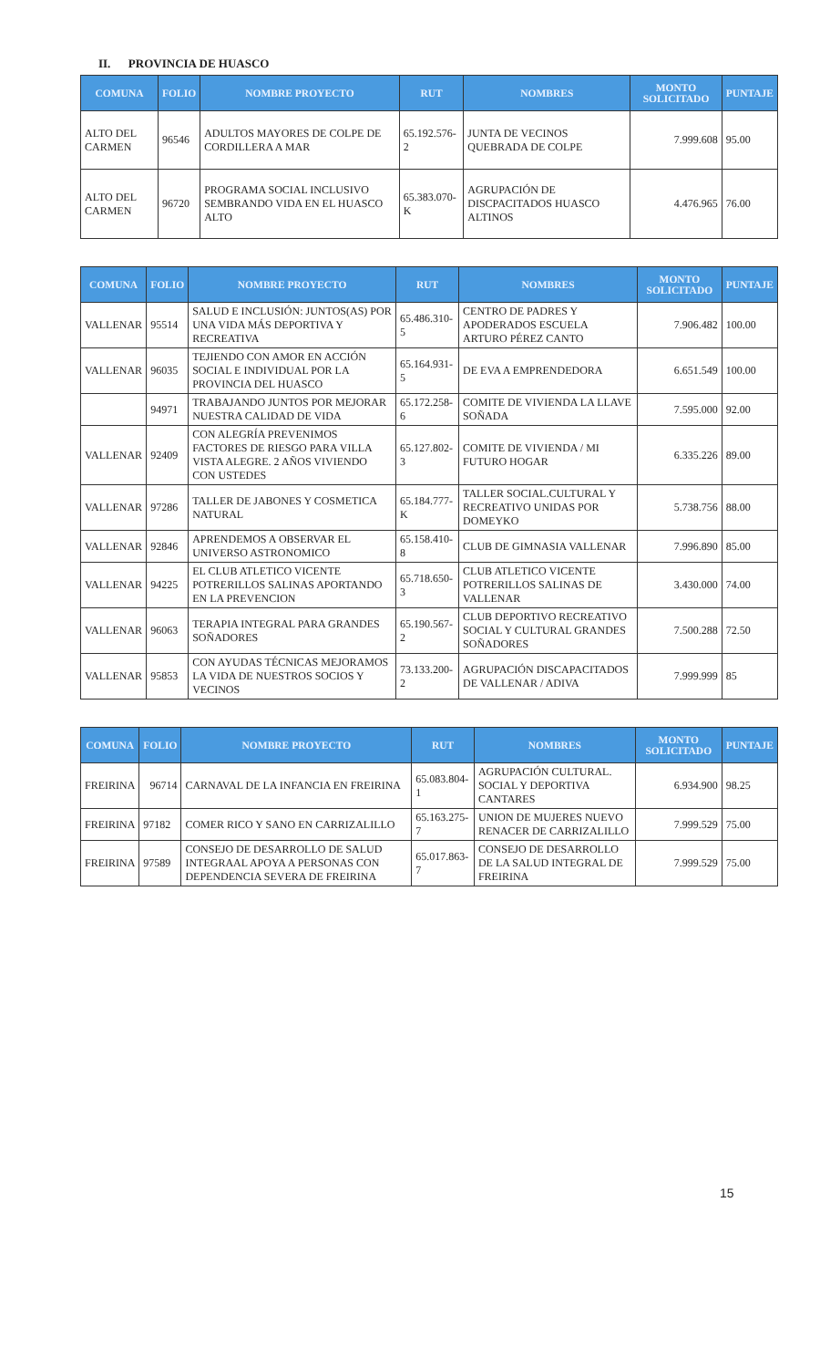II. PROVINCIA DE HUASCO
| COMUNA | FOLIO | NOMBRE PROYECTO | RUT | NOMBRES | MONTO SOLICITADO | PUNTAJE |
| --- | --- | --- | --- | --- | --- | --- |
| ALTO DEL CARMEN | 96546 | ADULTOS MAYORES DE COLPE DE CORDILLERA A MAR | 65.192.576-2 | JUNTA DE VECINOS QUEBRADA DE COLPE | 7.999.608 | 95.00 |
| ALTO DEL CARMEN | 96720 | PROGRAMA SOCIAL INCLUSIVO SEMBRANDO VIDA EN EL HUASCO ALTO | 65.383.070-K | AGRUPACIÓN DE DISCPACITADOS HUASCO ALTINOS | 4.476.965 | 76.00 |
| COMUNA | FOLIO | NOMBRE PROYECTO | RUT | NOMBRES | MONTO SOLICITADO | PUNTAJE |
| --- | --- | --- | --- | --- | --- | --- |
| VALLENAR | 95514 | SALUD E INCLUSIÓN: JUNTOS(AS) POR UNA VIDA MÁS DEPORTIVA Y RECREATIVA | 65.486.310-5 | CENTRO DE PADRES Y APODERADOS ESCUELA ARTURO PÉREZ CANTO | 7.906.482 | 100.00 |
| VALLENAR | 96035 | TEJIENDO CON AMOR EN ACCIÓN SOCIAL E INDIVIDUAL POR LA PROVINCIA DEL HUASCO | 65.164.931-5 | DE EVA A EMPRENDEDORA | 6.651.549 | 100.00 |
| | 94971 | TRABAJANDO JUNTOS POR MEJORAR NUESTRA CALIDAD DE VIDA | 65.172.258-6 | COMITE DE VIVIENDA LA LLAVE SOÑADA | 7.595.000 | 92.00 |
| VALLENAR | 92409 | CON ALEGRÍA PREVENIMOS FACTORES DE RIESGO PARA VILLA VISTA ALEGRE. 2 AÑOS VIVIENDO CON USTEDES | 65.127.802-3 | COMITE DE VIVIENDA / MI FUTURO HOGAR | 6.335.226 | 89.00 |
| VALLENAR | 97286 | TALLER DE JABONES Y COSMETICA NATURAL | 65.184.777-K | TALLER SOCIAL.CULTURAL Y RECREATIVO UNIDAS POR DOMEYKO | 5.738.756 | 88.00 |
| VALLENAR | 92846 | APRENDEMOS A OBSERVAR EL UNIVERSO ASTRONOMICO | 65.158.410-8 | CLUB DE GIMNASIA VALLENAR | 7.996.890 | 85.00 |
| VALLENAR | 94225 | EL CLUB ATLETICO VICENTE POTRERILLOS SALINAS APORTANDO EN LA PREVENCION | 65.718.650-3 | CLUB ATLETICO VICENTE POTRERILLOS SALINAS DE VALLENAR | 3.430.000 | 74.00 |
| VALLENAR | 96063 | TERAPIA INTEGRAL PARA GRANDES SOÑADORES | 65.190.567-2 | CLUB DEPORTIVO RECREATIVO SOCIAL Y CULTURAL GRANDES SOÑADORES | 7.500.288 | 72.50 |
| VALLENAR | 95853 | CON AYUDAS TÉCNICAS MEJORAMOS LA VIDA DE NUESTROS SOCIOS Y VECINOS | 73.133.200-2 | AGRUPACIÓN DISCAPACITADOS DE VALLENAR / ADIVA | 7.999.999 | 85 |
| COMUNA | FOLIO | NOMBRE PROYECTO | RUT | NOMBRES | MONTO SOLICITADO | PUNTAJE |
| --- | --- | --- | --- | --- | --- | --- |
| FREIRINA | 96714 | CARNAVAL DE LA INFANCIA EN FREIRINA | 65.083.804-1 | AGRUPACIÓN CULTURAL. SOCIAL Y DEPORTIVA CANTARES | 6.934.900 | 98.25 |
| FREIRINA | 97182 | COMER RICO Y SANO EN CARRIZALILLO | 65.163.275-7 | UNION DE MUJERES NUEVO RENACER DE CARRIZALILLO | 7.999.529 | 75.00 |
| FREIRINA | 97589 | CONSEJO DE DESARROLLO DE SALUD INTEGRAAL APOYA A PERSONAS CON DEPENDENCIA SEVERA DE FREIRINA | 65.017.863-7 | CONSEJO DE DESARROLLO DE LA SALUD INTEGRAL DE FREIRINA | 7.999.529 | 75.00 |
15